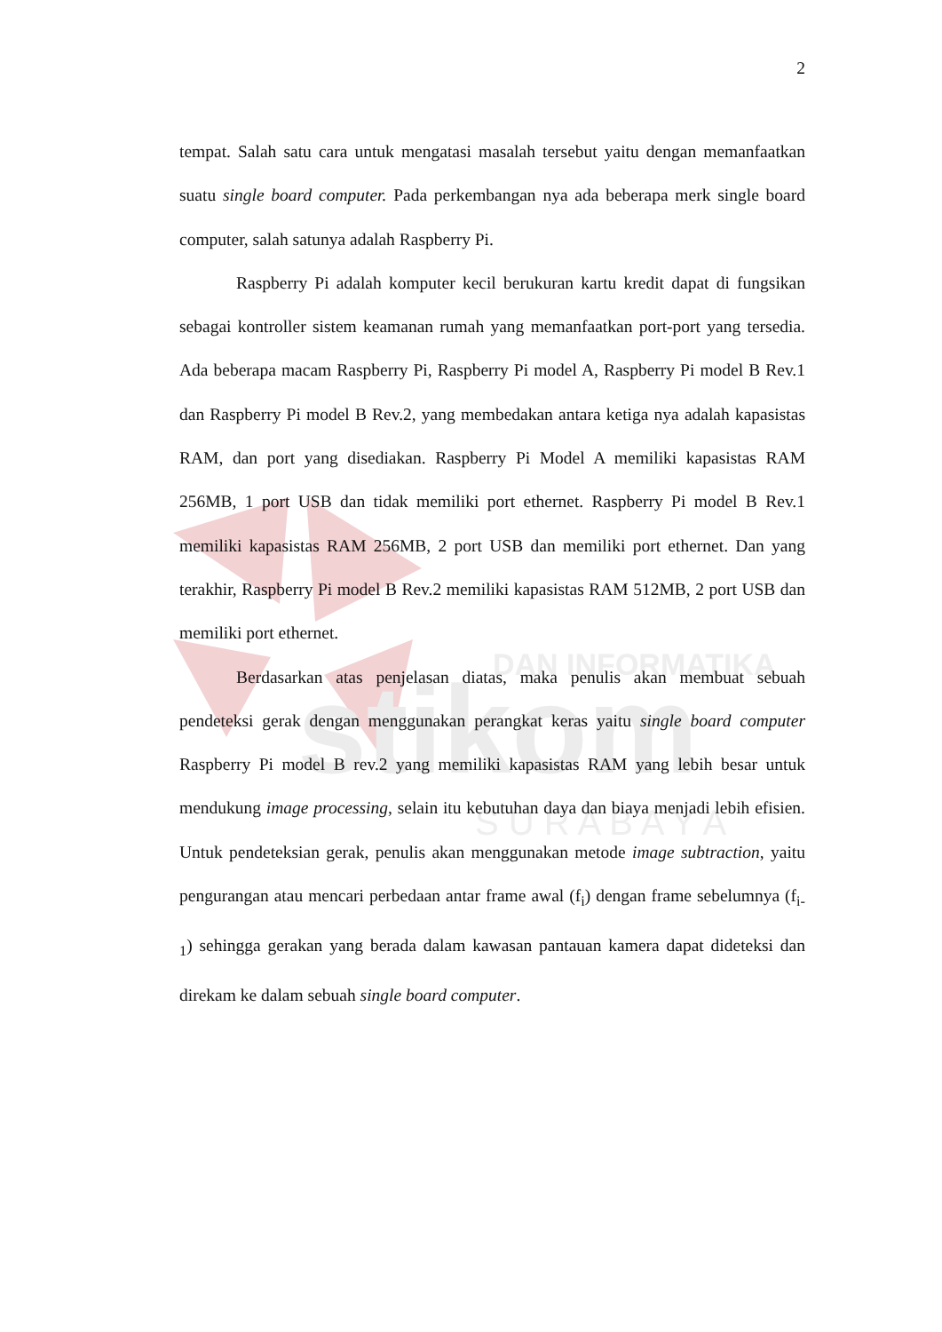DAN INFORMATIKA
stikom
S U R A B A Y A
2
tempat. Salah satu cara untuk mengatasi masalah tersebut yaitu dengan memanfaatkan suatu single board computer. Pada perkembangan nya ada beberapa merk single board computer, salah satunya adalah Raspberry Pi.
Raspberry Pi adalah komputer kecil berukuran kartu kredit dapat di fungsikan sebagai kontroller sistem keamanan rumah yang memanfaatkan port-port yang tersedia. Ada beberapa macam Raspberry Pi, Raspberry Pi model A, Raspberry Pi model B Rev.1 dan Raspberry Pi model B Rev.2, yang membedakan antara ketiga nya adalah kapasistas RAM, dan port yang disediakan. Raspberry Pi Model A memiliki kapasistas RAM 256MB, 1 port USB dan tidak memiliki port ethernet. Raspberry Pi model B Rev.1 memiliki kapasistas RAM 256MB, 2 port USB dan memiliki port ethernet. Dan yang terakhir, Raspberry Pi model B Rev.2 memiliki kapasistas RAM 512MB, 2 port USB dan memiliki port ethernet.
Berdasarkan atas penjelasan diatas, maka penulis akan membuat sebuah pendeteksi gerak dengan menggunakan perangkat keras yaitu single board computer Raspberry Pi model B rev.2 yang memiliki kapasistas RAM yang lebih besar untuk mendukung image processing, selain itu kebutuhan daya dan biaya menjadi lebih efisien. Untuk pendeteksian gerak, penulis akan menggunakan metode image subtraction, yaitu pengurangan atau mencari perbedaan antar frame awal (f<sub>i</sub>) dengan frame sebelumnya (f<sub>i-1</sub>) sehingga gerakan yang berada dalam kawasan pantauan kamera dapat dideteksi dan direkam ke dalam sebuah single board computer.